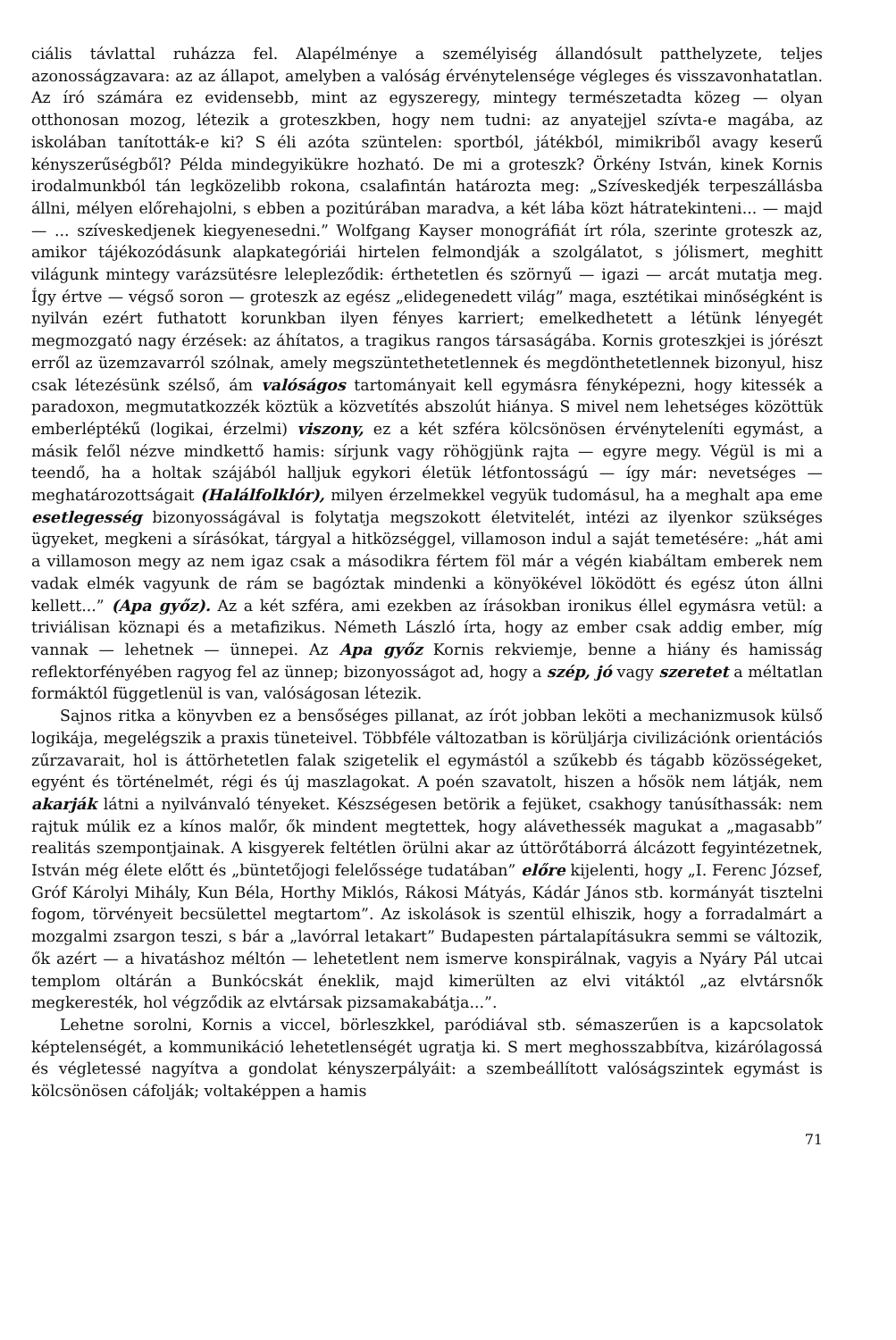ciális távlattal ruházza fel. Alapélménye a személyiség állandósult patthelyzete, teljes azonosságzavara: az az állapot, amelyben a valóság érvénytelensége végleges és visszavonhatatlan. Az író számára ez evidensebb, mint az egyszeregy, mintegy természetadta közeg — olyan otthonosan mozog, létezik a groteszkben, hogy nem tudni: az anyatejjel szívta-e magába, az iskolában tanították-e ki? S éli azóta szüntelen: sportból, játékból, mimikriből avagy keserű kényszerűségből? Példa mindegyikükre hozható. De mi a groteszk? Örkény István, kinek Kornis irodalmunkból tán legközelibb rokona, csalafintán határozta meg: „Szíveskedjék terpeszállásba állni, mélyen előrehajolni, s ebben a pozitúrában maradva, a két lába közt hátratekinteni... — majd — ... szíveskedjenek kiegyenesedni.” Wolfgang Kayser monográfiát írt róla, szerinte groteszk az, amikor tájékozódásunk alapkategóriái hirtelen felmondják a szolgálatot, s jólismert, meghitt világunk mintegy varázsütésre lelepleződik: érthetetlen és szörnyű — igazi — arcát mutatja meg. Így értve — végső soron — groteszk az egész „elidegenedett világ” maga, esztétikai minőségként is nyilván ezért futhatott korunkban ilyen fényes karriert; emelkedhetett a létünk lényegét megmozgató nagy érzések: az áhítatos, a tragikus rangos társaságába. Kornis groteszkjei is jórészt erről az üzemzavarról szólnak, amely megszüntethetetlennek és megdönthetetlennek bizonyul, hisz csak létezésünk szélső, ám valóságos tartományait kell egymásra fényképezni, hogy kitessék a paradoxon, megmutatkozzék köztük a közvetítés abszolút hiánya. S mivel nem lehetséges közöttük emberléptékű (logikai, érzelmi) viszony, ez a két szféra kölcsönösen érvényteleníti egymást, a másik felől nézve mindkettő hamis: sírjunk vagy röhögjünk rajta — egyre megy. Végül is mi a teendő, ha a holtak szájából halljuk egykori életük létfontosságú — így már: nevetséges — meghatározottságait (Halálfolklór), milyen érzelmekkel vegyük tudomásul, ha a meghalt apa eme esetlegesség bizonyosságával is folytatja megszokott életvitelét, intézi az ilyenkor szükséges ügyeket, megkeni a sírásókat, tárgyal a hitközséggel, villamoson indul a saját temetésére: „hát ami a villamoson megy az nem igaz csak a másodikra fértem föl már a végén kiabáltam emberek nem vadak elmék vagyunk de rám se bagóztak mindenki a könyökével löködött és egész úton állni kellett...” (Apa győz). Az a két szféra, ami ezekben az írásokban ironikus éllel egymásra vetül: a triviálisan köznapi és a metafizikus. Németh László írta, hogy az ember csak addig ember, míg vannak — lehetnek — ünnepei. Az Apa győz Kornis rekviemje, benne a hiány és hamisság reflektorfényében ragyog fel az ünnep; bizonyosságot ad, hogy a szép, jó vagy szeretet a méltatlan formáktól függetlenül is van, valóságosan létezik.
Sajnos ritka a könyvben ez a bensőséges pillanat, az írót jobban leköti a mechanizmusok külső logikája, megelégszik a praxis tüneteivel. Többféle változatban is körüljárja civilizációnk orientációs zűrzavarait, hol is áttörhetetlen falak szigetelik el egymástól a szűkebb és tágabb közösségeket, egyént és történelmét, régi és új maszlagokat. A poén szavatolt, hiszen a hősök nem látják, nem akarják látni a nyilvánvaló tényeket. Készségesen betörik a fejüket, csakhogy tanúsíthassák: nem rajtuk múlik ez a kínos malőr, ők mindent megtettek, hogy alávethessék magukat a „magasabb” realitás szempontjainak. A kisgyerek feltétlen örülni akar az úttörőtáborrá álcázott fegyintézetnek, István még élete előtt és „büntetőjogi felelőssége tudatában” előre kijelenti, hogy „I. Ferenc József, Gróf Károlyi Mihály, Kun Béla, Horthy Miklós, Rákosi Mátyás, Kádár János stb. kormányát tisztelni fogom, törvényeit becsülettel megtartom”. Az iskolások is szentül elhiszik, hogy a forradalmárt a mozgalmi zsargon teszi, s bár a „lavórral letakart” Budapesten pártalapításukra semmi se változik, ők azért — a hivatáshoz méltón — lehetetlent nem ismerve konspirálnak, vagyis a Nyáry Pál utcai templom oltárán a Bunkócskát éneklik, majd kimerülten az elvi vitáktól „az elvtársnők megkeresték, hol végződik az elvtársak pizsamakabátja...”.
Lehetne sorolni, Kornis a viccel, börleszkkel, paródiával stb. sémaszerűen is a kapcsolatok képtelenségét, a kommunikáció lehetetlenségét ugratja ki. S mert meghosszabbítva, kizárólagossá és végletessé nagyítva a gondolat kényszerpályáit: a szembeállított valóságszintek egymást is kölcsönösen cáfolják; voltaképpen a hamis
71